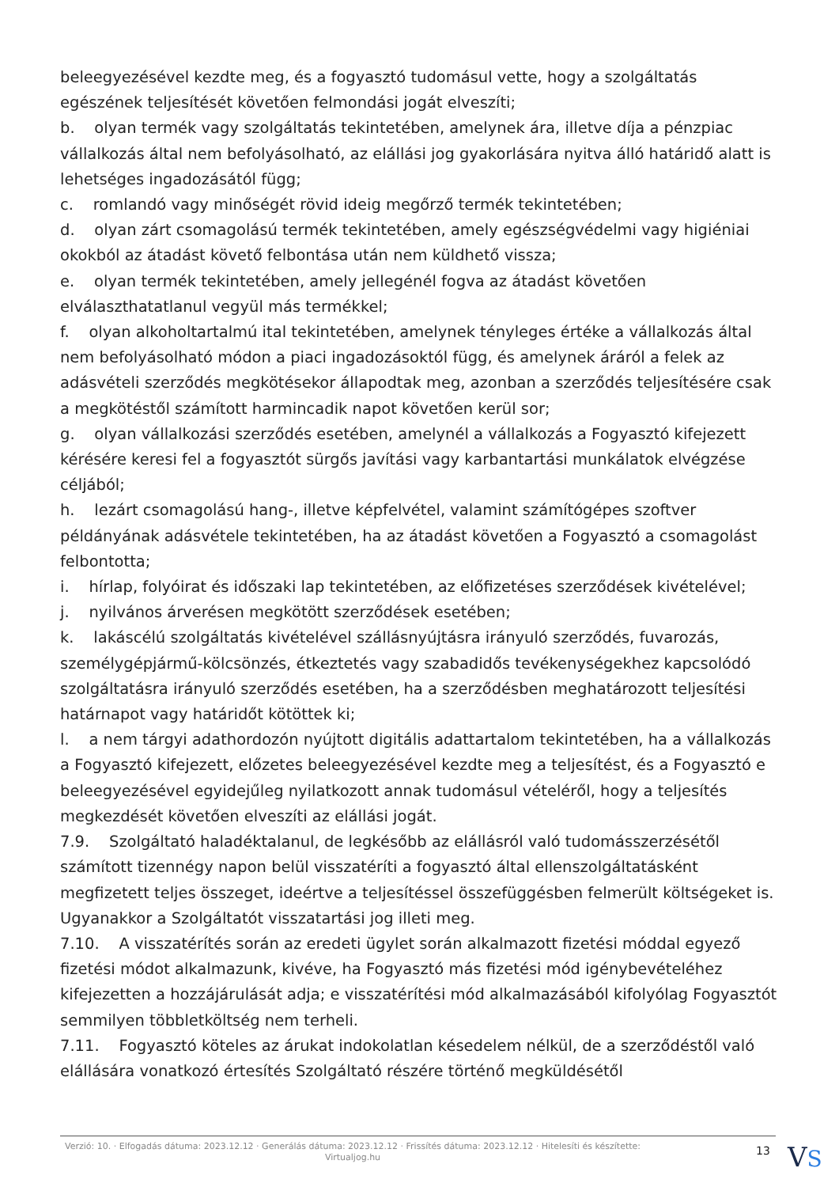beleegyezésével kezdte meg, és a fogyasztó tudomásul vette, hogy a szolgáltatás egészének teljesítését követően felmondási jogát elveszíti;
b. olyan termék vagy szolgáltatás tekintetében, amelynek ára, illetve díja a pénzpiac vállalkozás által nem befolyásolható, az elállási jog gyakorlására nyitva álló határidő alatt is lehetséges ingadozásától függ;
c. romlandó vagy minőségét rövid ideig megőrző termék tekintetében;
d. olyan zárt csomagolású termék tekintetében, amely egészségvédelmi vagy higiéniai okokból az átadást követő felbontása után nem küldhető vissza;
e. olyan termék tekintetében, amely jellegénél fogva az átadást követően elválaszthatatlanul vegyül más termékkel;
f. olyan alkoholtartalmú ital tekintetében, amelynek tényleges értéke a vállalkozás által nem befolyásolható módon a piaci ingadozásoktól függ, és amelynek áráról a felek az adásvételi szerződés megkötésekor állapodtak meg, azonban a szerződés teljesítésére csak a megkötéstől számított harmincadik napot követően kerül sor;
g. olyan vállalkozási szerződés esetében, amelynél a vállalkozás a Fogyasztó kifejezett kérésére keresi fel a fogyasztót sürgős javítási vagy karbantartási munkálatok elvégzése céljából;
h. lezárt csomagolású hang-, illetve képfelvétel, valamint számítógépes szoftver példányának adásvétele tekintetében, ha az átadást követően a Fogyasztó a csomagolást felbontotta;
i. hírlap, folyóirat és időszaki lap tekintetében, az előfizetéses szerződések kivételével;
j. nyilvános árverésen megkötött szerződések esetében;
k. lakáscélú szolgáltatás kivételével szállásnyújtásra irányuló szerződés, fuvarozás, személygépjármű-kölcsönzés, étkeztetés vagy szabadidős tevékenységekhez kapcsolódó szolgáltatásra irányuló szerződés esetében, ha a szerződésben meghatározott teljesítési határnapot vagy határidőt kötöttek ki;
l. a nem tárgyi adathordozón nyújtott digitális adattartalom tekintetében, ha a vállalkozás a Fogyasztó kifejezett, előzetes beleegyezésével kezdte meg a teljesítést, és a Fogyasztó e beleegyezésével egyidejűleg nyilatkozott annak tudomásul vételéről, hogy a teljesítés megkezdését követően elveszíti az elállási jogát.
7.9. Szolgáltató haladéktalanul, de legkésőbb az elállásról való tudomásszerzésétől számított tizennégy napon belül visszatéríti a fogyasztó által ellenszolgáltatásként megfizetett teljes összeget, ideértve a teljesítéssel összefüggésben felmerült költségeket is. Ugyanakkor a Szolgáltatót visszatartási jog illeti meg.
7.10. A visszatérítés során az eredeti ügylet során alkalmazott fizetési móddal egyező fizetési módot alkalmazunk, kivéve, ha Fogyasztó más fizetési mód igénybevételéhez kifejezetten a hozzájárulását adja; e visszatérítési mód alkalmazásából kifolyólag Fogyasztót semmilyen többletköltség nem terheli.
7.11. Fogyasztó köteles az árukat indokolatlan késedelem nélkül, de a szerződéstől való elállására vonatkozó értesítés Szolgáltató részére történő megküldésétől
Verzió: 10. · Elfogadás dátuma: 2023.12.12 · Generálás dátuma: 2023.12.12 · Frissítés dátuma: 2023.12.12 · Hitelesíti és készítette: Virtualjog.hu
13 VS